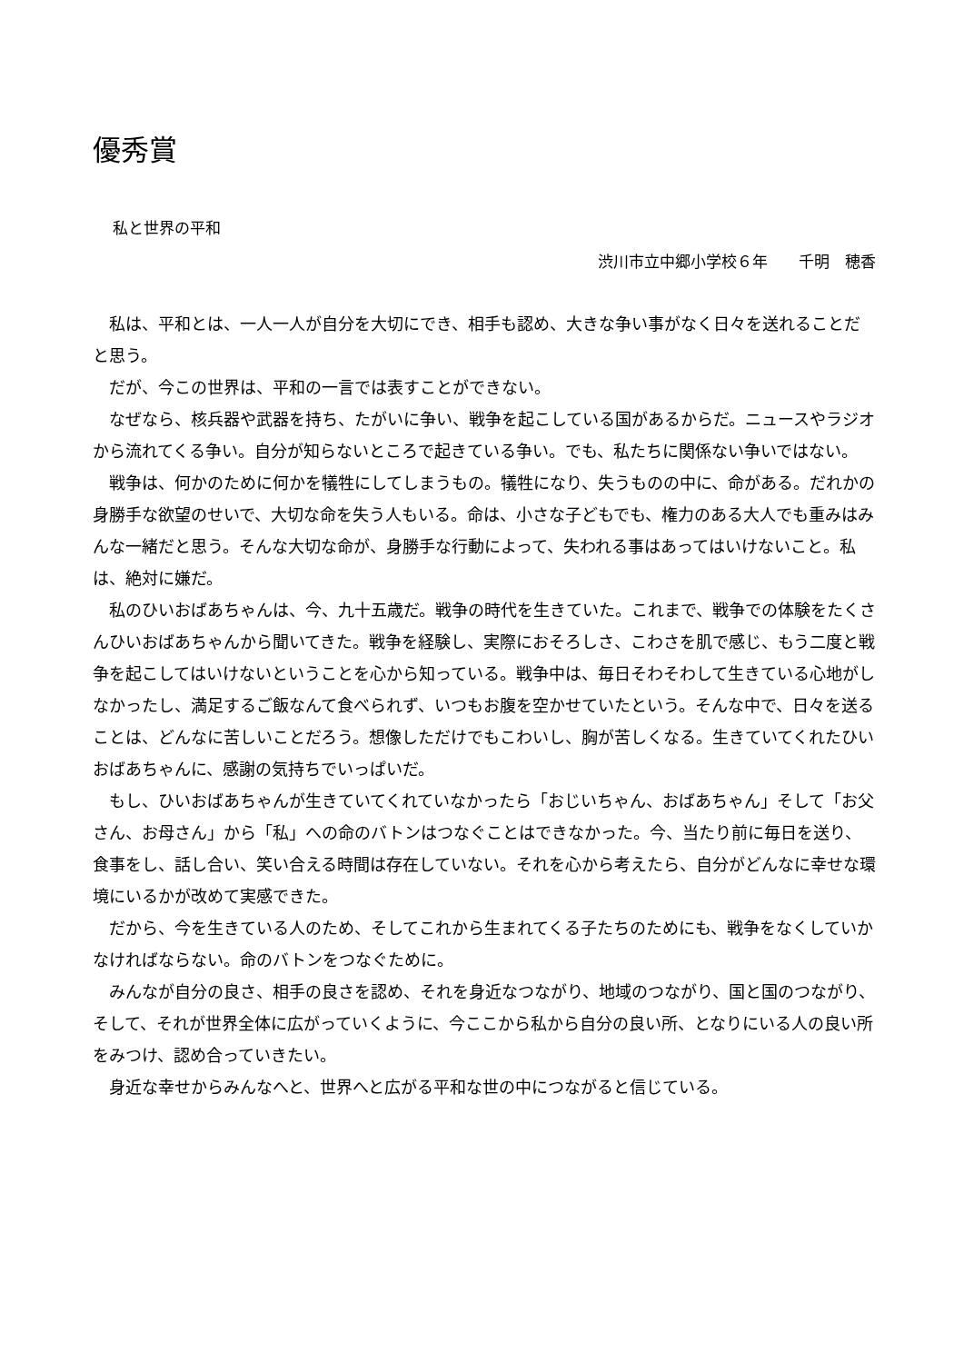優秀賞
私と世界の平和
渋川市立中郷小学校６年　　千明　穂香
私は、平和とは、一人一人が自分を大切にでき、相手も認め、大きな争い事がなく日々を送れることだと思う。
だが、今この世界は、平和の一言では表すことができない。
なぜなら、核兵器や武器を持ち、たがいに争い、戦争を起こしている国があるからだ。ニュースやラジオから流れてくる争い。自分が知らないところで起きている争い。でも、私たちに関係ない争いではない。
戦争は、何かのために何かを犠牲にしてしまうもの。犠牲になり、失うものの中に、命がある。だれかの身勝手な欲望のせいで、大切な命を失う人もいる。命は、小さな子どもでも、権力のある大人でも重みはみんな一緒だと思う。そんな大切な命が、身勝手な行動によって、失われる事はあってはいけないこと。私は、絶対に嫌だ。
私のひいおばあちゃんは、今、九十五歳だ。戦争の時代を生きていた。これまで、戦争での体験をたくさんひいおばあちゃんから聞いてきた。戦争を経験し、実際におそろしさ、こわさを肌で感じ、もう二度と戦争を起こしてはいけないということを心から知っている。戦争中は、毎日そわそわして生きている心地がしなかったし、満足するご飯なんて食べられず、いつもお腹を空かせていたという。そんな中で、日々を送ることは、どんなに苦しいことだろう。想像しただけでもこわいし、胸が苦しくなる。生きていてくれたひいおばあちゃんに、感謝の気持ちでいっぱいだ。
もし、ひいおばあちゃんが生きていてくれていなかったら「おじいちゃん、おばあちゃん」そして「お父さん、お母さん」から「私」への命のバトンはつなぐことはできなかった。今、当たり前に毎日を送り、食事をし、話し合い、笑い合える時間は存在していない。それを心から考えたら、自分がどんなに幸せな環境にいるかが改めて実感できた。
だから、今を生きている人のため、そしてこれから生まれてくる子たちのためにも、戦争をなくしていかなければならない。命のバトンをつなぐために。
みんなが自分の良さ、相手の良さを認め、それを身近なつながり、地域のつながり、国と国のつながり、そして、それが世界全体に広がっていくように、今ここから私から自分の良い所、となりにいる人の良い所をみつけ、認め合っていきたい。
身近な幸せからみんなへと、世界へと広がる平和な世の中につながると信じている。